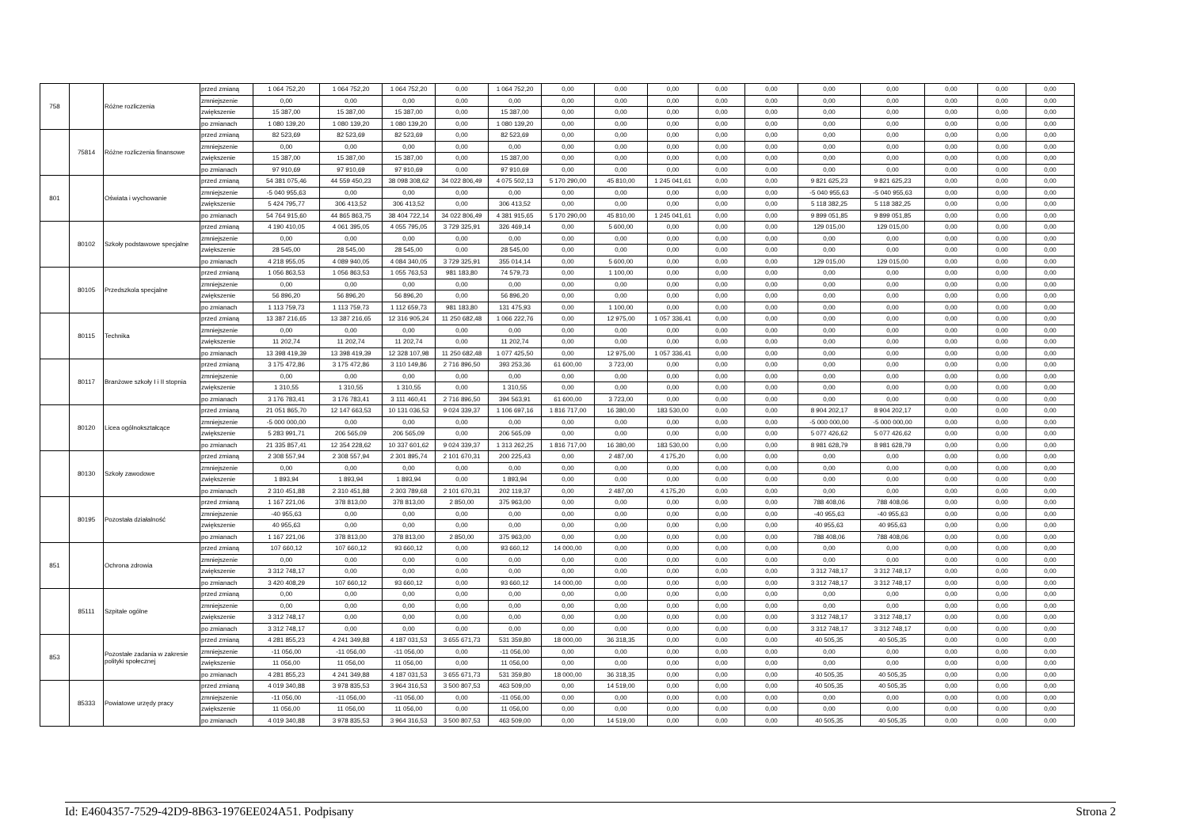| 758 | | Różne rozliczenia | przed zmianą | 1 064 752,20 | 1 064 752,20 | 1 064 752,20 | 0,00 | 1 064 752,20 | 0,00 | 0,00 | 0,00 | 0,00 | 0,00 | 0,00 | 0,00 | 0,00 | 0,00 | 0,00 |
| | | | zmniejszenie | 0,00 | 0,00 | 0,00 | 0,00 | 0,00 | 0,00 | 0,00 | 0,00 | 0,00 | 0,00 | 0,00 | 0,00 | 0,00 | 0,00 | 0,00 |
| | | | zwiększenie | 15 387,00 | 15 387,00 | 15 387,00 | 0,00 | 15 387,00 | 0,00 | 0,00 | 0,00 | 0,00 | 0,00 | 0,00 | 0,00 | 0,00 | 0,00 | 0,00 |
| | | | po zmianach | 1 080 139,20 | 1 080 139,20 | 1 080 139,20 | 0,00 | 1 080 139,20 | 0,00 | 0,00 | 0,00 | 0,00 | 0,00 | 0,00 | 0,00 | 0,00 | 0,00 | 0,00 |
| | 75814 | Różne rozliczenia finansowe | przed zmianą | 82 523,69 | 82 523,69 | 82 523,69 | 0,00 | 82 523,69 | 0,00 | 0,00 | 0,00 | 0,00 | 0,00 | 0,00 | 0,00 | 0,00 | 0,00 | 0,00 |
| | | | zmniejszenie | 0,00 | 0,00 | 0,00 | 0,00 | 0,00 | 0,00 | 0,00 | 0,00 | 0,00 | 0,00 | 0,00 | 0,00 | 0,00 | 0,00 | 0,00 |
| | | | zwiększenie | 15 387,00 | 15 387,00 | 15 387,00 | 0,00 | 15 387,00 | 0,00 | 0,00 | 0,00 | 0,00 | 0,00 | 0,00 | 0,00 | 0,00 | 0,00 | 0,00 |
| | | | po zmianach | 97 910,69 | 97 910,69 | 97 910,69 | 0,00 | 97 910,69 | 0,00 | 0,00 | 0,00 | 0,00 | 0,00 | 0,00 | 0,00 | 0,00 | 0,00 | 0,00 |
| 801 | | Oświata i wychowanie | przed zmianą | 54 381 075,46 | 44 559 450,23 | 38 098 308,62 | 34 022 806,49 | 4 075 502,13 | 5 170 290,00 | 45 810,00 | 1 245 041,61 | 0,00 | 0,00 | 9 821 625,23 | 9 821 625,23 | 0,00 | 0,00 | 0,00 |
| | | | zmniejszenie | -5 040 955,63 | 0,00 | 0,00 | 0,00 | 0,00 | 0,00 | 0,00 | 0,00 | 0,00 | 0,00 | -5 040 955,63 | -5 040 955,63 | 0,00 | 0,00 | 0,00 |
| | | | zwiększenie | 5 424 795,77 | 306 413,52 | 306 413,52 | 0,00 | 306 413,52 | 0,00 | 0,00 | 0,00 | 0,00 | 0,00 | 5 118 382,25 | 5 118 382,25 | 0,00 | 0,00 | 0,00 |
| | | | po zmianach | 54 764 915,60 | 44 865 863,75 | 38 404 722,14 | 34 022 806,49 | 4 381 915,65 | 5 170 290,00 | 45 810,00 | 1 245 041,61 | 0,00 | 0,00 | 9 899 051,85 | 9 899 051,85 | 0,00 | 0,00 | 0,00 |
| | 80102 | Szkoły podstawowe specjalne | przed zmianą | 4 190 410,05 | 4 061 395,05 | 4 055 795,05 | 3 729 325,91 | 326 469,14 | 0,00 | 5 600,00 | 0,00 | 0,00 | 0,00 | 129 015,00 | 129 015,00 | 0,00 | 0,00 | 0,00 |
| | | | zmniejszenie | 0,00 | 0,00 | 0,00 | 0,00 | 0,00 | 0,00 | 0,00 | 0,00 | 0,00 | 0,00 | 0,00 | 0,00 | 0,00 | 0,00 | 0,00 |
| | | | zwiększenie | 28 545,00 | 28 545,00 | 28 545,00 | 0,00 | 28 545,00 | 0,00 | 0,00 | 0,00 | 0,00 | 0,00 | 0,00 | 0,00 | 0,00 | 0,00 | 0,00 |
| | | | po zmianach | 4 218 955,05 | 4 089 940,05 | 4 084 340,05 | 3 729 325,91 | 355 014,14 | 0,00 | 5 600,00 | 0,00 | 0,00 | 0,00 | 129 015,00 | 129 015,00 | 0,00 | 0,00 | 0,00 |
| | 80105 | Przedszkola specjalne | przed zmianą | 1 056 863,53 | 1 056 863,53 | 1 055 763,53 | 981 183,80 | 74 579,73 | 0,00 | 1 100,00 | 0,00 | 0,00 | 0,00 | 0,00 | 0,00 | 0,00 | 0,00 | 0,00 |
| | | | zmniejszenie | 0,00 | 0,00 | 0,00 | 0,00 | 0,00 | 0,00 | 0,00 | 0,00 | 0,00 | 0,00 | 0,00 | 0,00 | 0,00 | 0,00 | 0,00 |
| | | | zwiększenie | 56 896,20 | 56 896,20 | 56 896,20 | 0,00 | 56 896,20 | 0,00 | 0,00 | 0,00 | 0,00 | 0,00 | 0,00 | 0,00 | 0,00 | 0,00 | 0,00 |
| | | | po zmianach | 1 113 759,73 | 1 113 759,73 | 1 112 659,73 | 981 183,80 | 131 475,93 | 0,00 | 1 100,00 | 0,00 | 0,00 | 0,00 | 0,00 | 0,00 | 0,00 | 0,00 | 0,00 |
| | 80115 | Technika | przed zmianą | 13 387 216,65 | 13 387 216,65 | 12 316 905,24 | 11 250 682,48 | 1 066 222,76 | 0,00 | 12 975,00 | 1 057 336,41 | 0,00 | 0,00 | 0,00 | 0,00 | 0,00 | 0,00 | 0,00 |
| | | | zmniejszenie | 0,00 | 0,00 | 0,00 | 0,00 | 0,00 | 0,00 | 0,00 | 0,00 | 0,00 | 0,00 | 0,00 | 0,00 | 0,00 | 0,00 | 0,00 |
| | | | zwiększenie | 11 202,74 | 11 202,74 | 11 202,74 | 0,00 | 11 202,74 | 0,00 | 0,00 | 0,00 | 0,00 | 0,00 | 0,00 | 0,00 | 0,00 | 0,00 | 0,00 |
| | | | po zmianach | 13 398 419,39 | 13 398 419,39 | 12 328 107,98 | 11 250 682,48 | 1 077 425,50 | 0,00 | 12 975,00 | 1 057 336,41 | 0,00 | 0,00 | 0,00 | 0,00 | 0,00 | 0,00 | 0,00 |
| | 80117 | Branżowe szkoły I i II stopnia | przed zmianą | 3 175 472,86 | 3 175 472,86 | 3 110 149,86 | 2 716 896,50 | 393 253,36 | 61 600,00 | 3 723,00 | 0,00 | 0,00 | 0,00 | 0,00 | 0,00 | 0,00 | 0,00 | 0,00 |
| | | | zmniejszenie | 0,00 | 0,00 | 0,00 | 0,00 | 0,00 | 0,00 | 0,00 | 0,00 | 0,00 | 0,00 | 0,00 | 0,00 | 0,00 | 0,00 | 0,00 |
| | | | zwiększenie | 1 310,55 | 1 310,55 | 1 310,55 | 0,00 | 1 310,55 | 0,00 | 0,00 | 0,00 | 0,00 | 0,00 | 0,00 | 0,00 | 0,00 | 0,00 | 0,00 |
| | | | po zmianach | 3 176 783,41 | 3 176 783,41 | 3 111 460,41 | 2 716 896,50 | 394 563,91 | 61 600,00 | 3 723,00 | 0,00 | 0,00 | 0,00 | 0,00 | 0,00 | 0,00 | 0,00 | 0,00 |
| | 80120 | Licea ogólnokształcące | przed zmianą | 21 051 865,70 | 12 147 663,53 | 10 131 036,53 | 9 024 339,37 | 1 106 697,16 | 1 816 717,00 | 16 380,00 | 183 530,00 | 0,00 | 0,00 | 8 904 202,17 | 8 904 202,17 | 0,00 | 0,00 | 0,00 |
| | | | zmniejszenie | -5 000 000,00 | 0,00 | 0,00 | 0,00 | 0,00 | 0,00 | 0,00 | 0,00 | 0,00 | 0,00 | -5 000 000,00 | -5 000 000,00 | 0,00 | 0,00 | 0,00 |
| | | | zwiększenie | 5 283 991,71 | 206 565,09 | 206 565,09 | 0,00 | 206 565,09 | 0,00 | 0,00 | 0,00 | 0,00 | 0,00 | 5 077 426,62 | 5 077 426,62 | 0,00 | 0,00 | 0,00 |
| | | | po zmianach | 21 335 857,41 | 12 354 228,62 | 10 337 601,62 | 9 024 339,37 | 1 313 262,25 | 1 816 717,00 | 16 380,00 | 183 530,00 | 0,00 | 0,00 | 8 981 628,79 | 8 981 628,79 | 0,00 | 0,00 | 0,00 |
| | 80130 | Szkoły zawodowe | przed zmianą | 2 308 557,94 | 2 308 557,94 | 2 301 895,74 | 2 101 670,31 | 200 225,43 | 0,00 | 2 487,00 | 4 175,20 | 0,00 | 0,00 | 0,00 | 0,00 | 0,00 | 0,00 | 0,00 |
| | | | zmniejszenie | 0,00 | 0,00 | 0,00 | 0,00 | 0,00 | 0,00 | 0,00 | 0,00 | 0,00 | 0,00 | 0,00 | 0,00 | 0,00 | 0,00 | 0,00 |
| | | | zwiększenie | 1 893,94 | 1 893,94 | 1 893,94 | 0,00 | 1 893,94 | 0,00 | 0,00 | 0,00 | 0,00 | 0,00 | 0,00 | 0,00 | 0,00 | 0,00 | 0,00 |
| | | | po zmianach | 2 310 451,88 | 2 310 451,88 | 2 303 789,68 | 2 101 670,31 | 202 119,37 | 0,00 | 2 487,00 | 4 175,20 | 0,00 | 0,00 | 0,00 | 0,00 | 0,00 | 0,00 | 0,00 |
| | 80195 | Pozostała działalność | przed zmianą | 1 167 221,06 | 378 813,00 | 378 813,00 | 2 850,00 | 375 963,00 | 0,00 | 0,00 | 0,00 | 0,00 | 0,00 | 788 408,06 | 788 408,06 | 0,00 | 0,00 | 0,00 |
| | | | zmniejszenie | -40 955,63 | 0,00 | 0,00 | 0,00 | 0,00 | 0,00 | 0,00 | 0,00 | 0,00 | 0,00 | -40 955,63 | -40 955,63 | 0,00 | 0,00 | 0,00 |
| | | | zwiększenie | 40 955,63 | 0,00 | 0,00 | 0,00 | 0,00 | 0,00 | 0,00 | 0,00 | 0,00 | 0,00 | 40 955,63 | 40 955,63 | 0,00 | 0,00 | 0,00 |
| | | | po zmianach | 1 167 221,06 | 378 813,00 | 378 813,00 | 2 850,00 | 375 963,00 | 0,00 | 0,00 | 0,00 | 0,00 | 0,00 | 788 408,06 | 788 408,06 | 0,00 | 0,00 | 0,00 |
| 851 | | Ochrona zdrowia | przed zmianą | 107 660,12 | 107 660,12 | 93 660,12 | 0,00 | 93 660,12 | 14 000,00 | 0,00 | 0,00 | 0,00 | 0,00 | 0,00 | 0,00 | 0,00 | 0,00 | 0,00 |
| | | | zmniejszenie | 0,00 | 0,00 | 0,00 | 0,00 | 0,00 | 0,00 | 0,00 | 0,00 | 0,00 | 0,00 | 0,00 | 0,00 | 0,00 | 0,00 | 0,00 |
| | | | zwiększenie | 3 312 748,17 | 0,00 | 0,00 | 0,00 | 0,00 | 0,00 | 0,00 | 0,00 | 0,00 | 0,00 | 3 312 748,17 | 3 312 748,17 | 0,00 | 0,00 | 0,00 |
| | | | po zmianach | 3 420 408,29 | 107 660,12 | 93 660,12 | 0,00 | 93 660,12 | 14 000,00 | 0,00 | 0,00 | 0,00 | 0,00 | 3 312 748,17 | 3 312 748,17 | 0,00 | 0,00 | 0,00 |
| | 85111 | Szpitale ogólne | przed zmianą | 0,00 | 0,00 | 0,00 | 0,00 | 0,00 | 0,00 | 0,00 | 0,00 | 0,00 | 0,00 | 0,00 | 0,00 | 0,00 | 0,00 | 0,00 |
| | | | zmniejszenie | 0,00 | 0,00 | 0,00 | 0,00 | 0,00 | 0,00 | 0,00 | 0,00 | 0,00 | 0,00 | 0,00 | 0,00 | 0,00 | 0,00 | 0,00 |
| | | | zwiększenie | 3 312 748,17 | 0,00 | 0,00 | 0,00 | 0,00 | 0,00 | 0,00 | 0,00 | 0,00 | 0,00 | 3 312 748,17 | 3 312 748,17 | 0,00 | 0,00 | 0,00 |
| | | | po zmianach | 3 312 748,17 | 0,00 | 0,00 | 0,00 | 0,00 | 0,00 | 0,00 | 0,00 | 0,00 | 0,00 | 3 312 748,17 | 3 312 748,17 | 0,00 | 0,00 | 0,00 |
| 853 | | Pozostałe zadania w zakresie polityki społecznej | przed zmianą | 4 281 855,23 | 4 241 349,88 | 4 187 031,53 | 3 655 671,73 | 531 359,80 | 18 000,00 | 36 318,35 | 0,00 | 0,00 | 0,00 | 40 505,35 | 40 505,35 | 0,00 | 0,00 | 0,00 |
| | | | zmniejszenie | -11 056,00 | -11 056,00 | -11 056,00 | 0,00 | -11 056,00 | 0,00 | 0,00 | 0,00 | 0,00 | 0,00 | 0,00 | 0,00 | 0,00 | 0,00 | 0,00 |
| | | | zwiększenie | 11 056,00 | 11 056,00 | 11 056,00 | 0,00 | 11 056,00 | 0,00 | 0,00 | 0,00 | 0,00 | 0,00 | 0,00 | 0,00 | 0,00 | 0,00 | 0,00 |
| | | | po zmianach | 4 281 855,23 | 4 241 349,88 | 4 187 031,53 | 3 655 671,73 | 531 359,80 | 18 000,00 | 36 318,35 | 0,00 | 0,00 | 0,00 | 40 505,35 | 40 505,35 | 0,00 | 0,00 | 0,00 |
| | 85333 | Powiatowe urzędy pracy | przed zmianą | 4 019 340,88 | 3 978 835,53 | 3 964 316,53 | 3 500 807,53 | 463 509,00 | 0,00 | 14 519,00 | 0,00 | 0,00 | 0,00 | 40 505,35 | 40 505,35 | 0,00 | 0,00 | 0,00 |
| | | | zmniejszenie | -11 056,00 | -11 056,00 | -11 056,00 | 0,00 | -11 056,00 | 0,00 | 0,00 | 0,00 | 0,00 | 0,00 | 0,00 | 0,00 | 0,00 | 0,00 | 0,00 |
| | | | zwiększenie | 11 056,00 | 11 056,00 | 11 056,00 | 0,00 | 11 056,00 | 0,00 | 0,00 | 0,00 | 0,00 | 0,00 | 0,00 | 0,00 | 0,00 | 0,00 | 0,00 |
| | | | po zmianach | 4 019 340,88 | 3 978 835,53 | 3 964 316,53 | 3 500 807,53 | 463 509,00 | 0,00 | 14 519,00 | 0,00 | 0,00 | 0,00 | 40 505,35 | 40 505,35 | 0,00 | 0,00 | 0,00 |
Id: E4604357-7529-42D9-8B63-1976EE024A51. Podpisany Strona 2